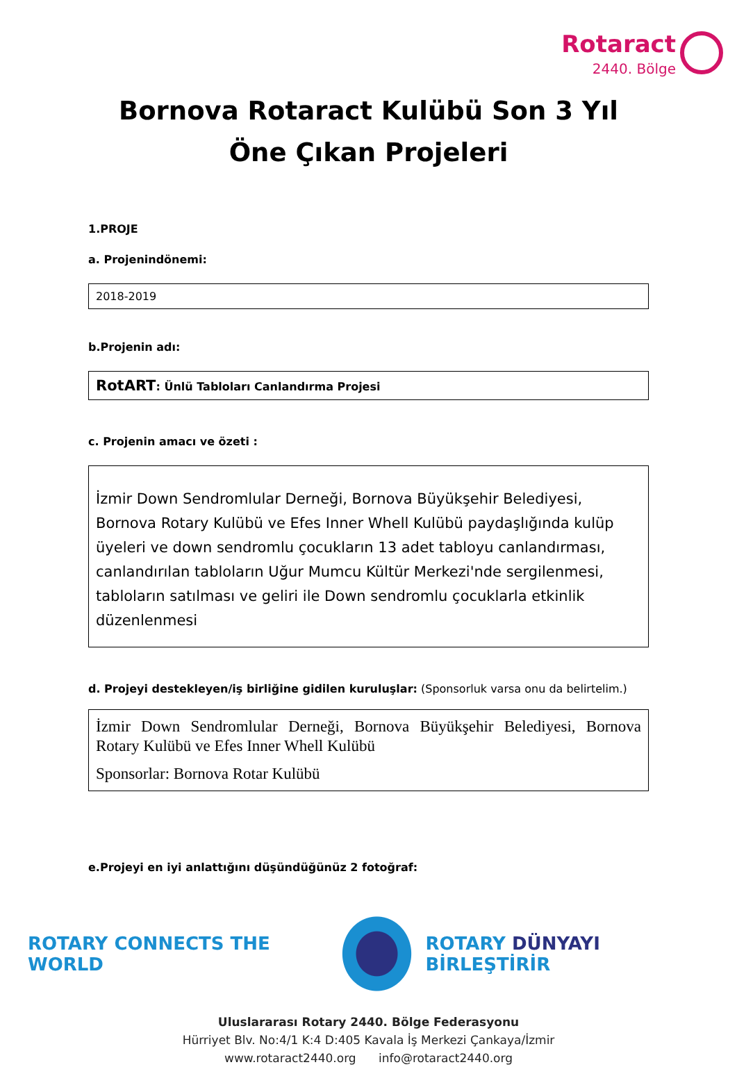Rotaract 2440. Bölge
Bornova Rotaract Kulübü Son 3 Yıl Öne Çıkan Projeleri
1.PROJE
a. Projenindönemi:
2018-2019
b.Projenin adı:
RotART: Ünlü Tabloları Canlandırma Projesi
c. Projenin amacı ve özeti :
İzmir Down Sendromlular Derneği, Bornova Büyükşehir Belediyesi, Bornova Rotary Kulübü ve Efes Inner Whell Kulübü paydaşlığında kulüp üyeleri ve down sendromlu çocukların 13 adet tabloyu canlandırması, canlandırılan tabloların Uğur Mumcu Kültür Merkezi'nde sergilenmesi, tabloların satılması ve geliri ile Down sendromlu çocuklarla etkinlik düzenlenmesi
d. Projeyi destekleyen/iş birliğine gidilen kuruluşlar: (Sponsorluk varsa onu da belirtelim.)
İzmir Down Sendromlular Derneği, Bornova Büyükşehir Belediyesi, Bornova Rotary Kulübü ve Efes Inner Whell Kulübü
Sponsorlar: Bornova Rotar Kulübü
e.Projeyi en iyi anlattığını düşündüğünüz 2 fotoğraf:
ROTARY CONNECTS THE WORLD ROTARY DÜNYAYI BİRLEŞTİRİR
Uluslararası Rotary 2440. Bölge Federasyonu
Hürriyet Blv. No:4/1 K:4 D:405 Kavala İş Merkezi Çankaya/İzmir
www.rotaract2440.org info@rotaract2440.org